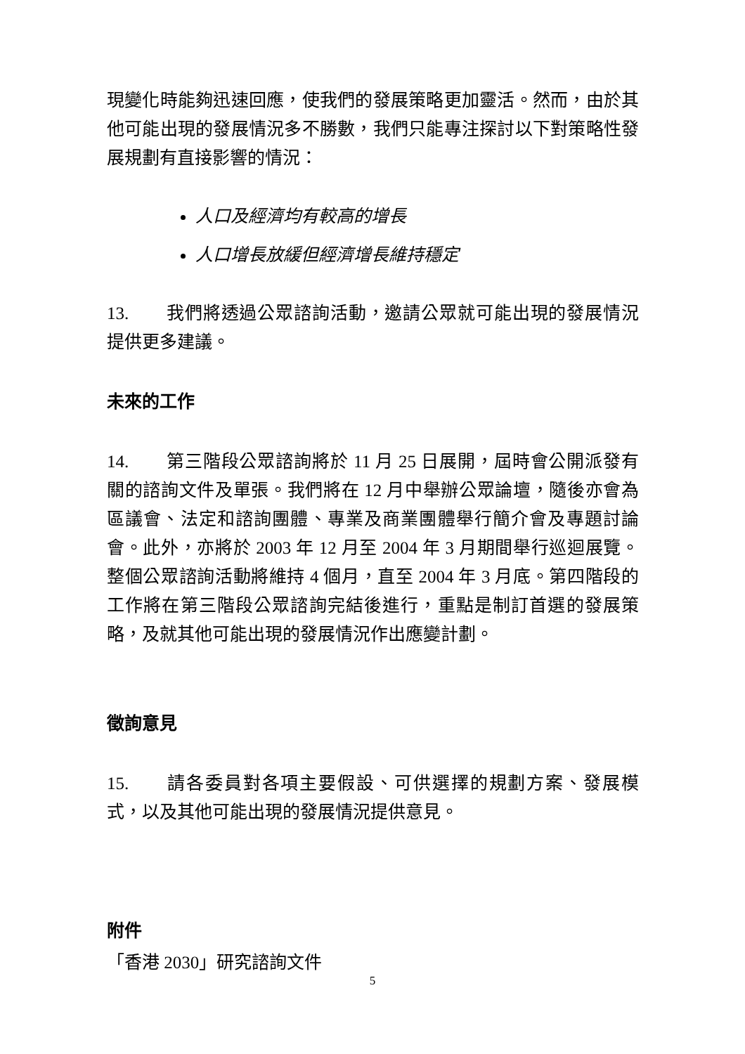現變化時能夠迅速回應，使我們的發展策略更加靈活。然而，由於其他可能出現的發展情況多不勝數，我們只能專注探討以下對策略性發展規劃有直接影響的情況：
人口及經濟均有較高的增長
人口增長放緩但經濟增長維持穩定
13. 我們將透過公眾諮詢活動，邀請公眾就可能出現的發展情況提供更多建議。
未來的工作
14. 第三階段公眾諮詢將於 11 月 25 日展開，屆時會公開派發有關的諮詢文件及單張。我們將在 12 月中舉辦公眾論壇，隨後亦會為區議會、法定和諮詢團體、專業及商業團體舉行簡介會及專題討論會。此外，亦將於 2003 年 12 月至 2004 年 3 月期間舉行巡迴展覽。整個公眾諮詢活動將維持 4 個月，直至 2004 年 3 月底。第四階段的工作將在第三階段公眾諮詢完結後進行，重點是制訂首選的發展策略，及就其他可能出現的發展情況作出應變計劃。
徵詢意見
15. 請各委員對各項主要假設、可供選擇的規劃方案、發展模式，以及其他可能出現的發展情況提供意見。
附件
「香港 2030」研究諮詢文件
5